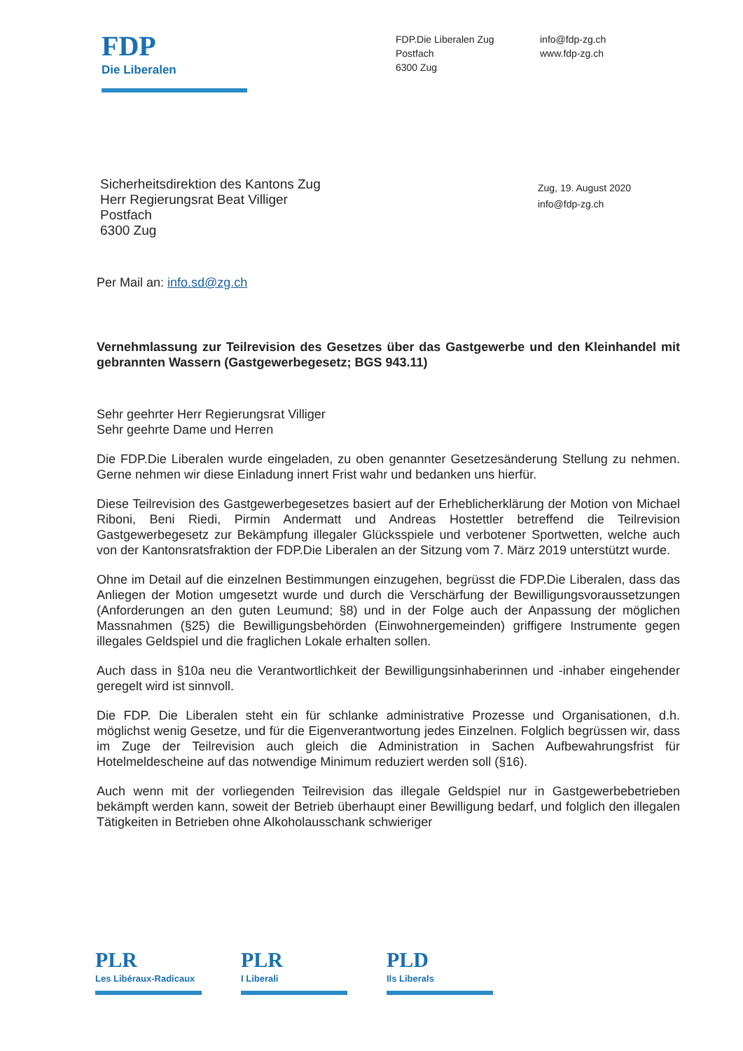FDP
Die Liberalen
FDP.Die Liberalen Zug
Postfach
6300 Zug
info@fdp-zg.ch
www.fdp-zg.ch
Sicherheitsdirektion des Kantons Zug
Herr Regierungsrat Beat Villiger
Postfach
6300 Zug
Zug, 19. August 2020
info@fdp-zg.ch
Per Mail an: info.sd@zg.ch
Vernehmlassung zur Teilrevision des Gesetzes über das Gastgewerbe und den Kleinhandel mit gebrannten Wassern (Gastgewerbegesetz; BGS 943.11)
Sehr geehrter Herr Regierungsrat Villiger
Sehr geehrte Dame und Herren
Die FDP.Die Liberalen wurde eingeladen, zu oben genannter Gesetzesänderung Stellung zu nehmen. Gerne nehmen wir diese Einladung innert Frist wahr und bedanken uns hierfür.
Diese Teilrevision des Gastgewerbegesetzes basiert auf der Erheblicherklärung der Motion von Michael Riboni, Beni Riedi, Pirmin Andermatt und Andreas Hostettler betreffend die Teilrevision Gastgewerbegesetz zur Bekämpfung illegaler Glücksspiele und verbotener Sportwetten, welche auch von der Kantonsratsfraktion der FDP.Die Liberalen an der Sitzung vom 7. März 2019 unterstützt wurde.
Ohne im Detail auf die einzelnen Bestimmungen einzugehen, begrüsst die FDP.Die Liberalen, dass das Anliegen der Motion umgesetzt wurde und durch die Verschärfung der Bewilligungsvoraussetzungen (Anforderungen an den guten Leumund; §8) und in der Folge auch der Anpassung der möglichen Massnahmen (§25) die Bewilligungsbehörden (Einwohnergemeinden) griffigere Instrumente gegen illegales Geldspiel und die fraglichen Lokale erhalten sollen.
Auch dass in §10a neu die Verantwortlichkeit der Bewilligungsinhaberinnen und -inhaber eingehender geregelt wird ist sinnvoll.
Die FDP. Die Liberalen steht ein für schlanke administrative Prozesse und Organisationen, d.h. möglichst wenig Gesetze, und für die Eigenverantwortung jedes Einzelnen. Folglich begrüssen wir, dass im Zuge der Teilrevision auch gleich die Administration in Sachen Aufbewahrungsfrist für Hotelmeldescheine auf das notwendige Minimum reduziert werden soll (§16).
Auch wenn mit der vorliegenden Teilrevision das illegale Geldspiel nur in Gastgewerbebetrieben bekämpft werden kann, soweit der Betrieb überhaupt einer Bewilligung bedarf, und folglich den illegalen Tätigkeiten in Betrieben ohne Alkoholausschank schwieriger
PLR
Les Libéraux-Radicaux
PLR
I Liberali
PLD
Ils Liberals